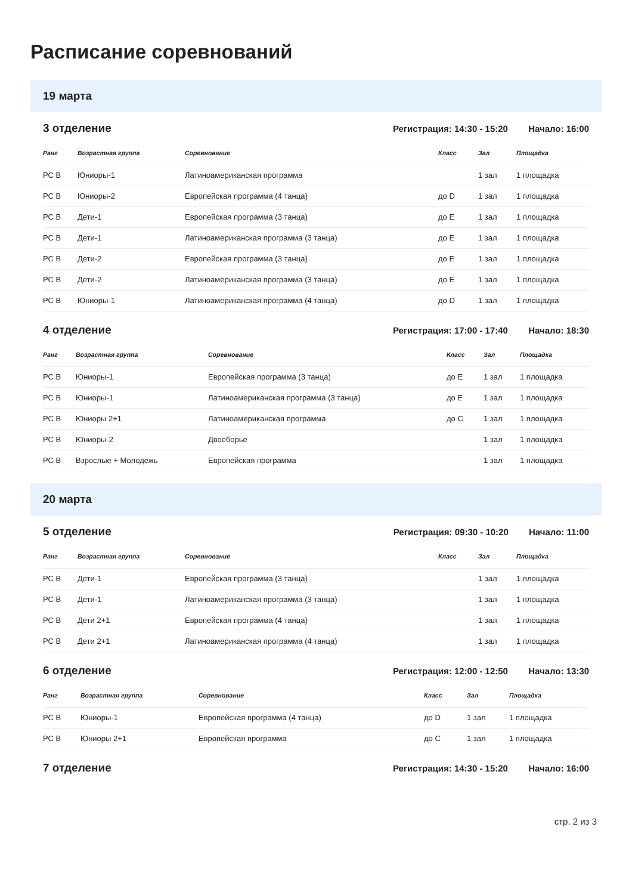Расписание соревнований
19 марта
3 отделение
Регистрация: 14:30 - 15:20 Начало: 16:00
| Ранг | Возрастная группа | Соревнование | Класс | Зал | Площадка |
| --- | --- | --- | --- | --- | --- |
| РС В | Юниоры-1 | Латиноамериканская программа | | 1 зал | 1 площадка |
| РС В | Юниоры-2 | Европейская программа (4 танца) | до D | 1 зал | 1 площадка |
| РС В | Дети-1 | Европейская программа (3 танца) | до E | 1 зал | 1 площадка |
| РС В | Дети-1 | Латиноамериканская программа (3 танца) | до E | 1 зал | 1 площадка |
| РС В | Дети-2 | Европейская программа (3 танца) | до E | 1 зал | 1 площадка |
| РС В | Дети-2 | Латиноамериканская программа (3 танца) | до E | 1 зал | 1 площадка |
| РС В | Юниоры-1 | Латиноамериканская программа (4 танца) | до D | 1 зал | 1 площадка |
4 отделение
Регистрация: 17:00 - 17:40 Начало: 18:30
| Ранг | Возрастная группа | Соревнование | Класс | Зал | Площадка |
| --- | --- | --- | --- | --- | --- |
| РС В | Юниоры-1 | Европейская программа (3 танца) | до E | 1 зал | 1 площадка |
| РС В | Юниоры-1 | Латиноамериканская программа (3 танца) | до E | 1 зал | 1 площадка |
| РС В | Юниоры 2+1 | Латиноамериканская программа | до C | 1 зал | 1 площадка |
| РС В | Юниоры-2 | Двоеборье | | 1 зал | 1 площадка |
| РС В | Взрослые + Молодежь | Европейская программа | | 1 зал | 1 площадка |
20 марта
5 отделение
Регистрация: 09:30 - 10:20 Начало: 11:00
| Ранг | Возрастная группа | Соревнование | Класс | Зал | Площадка |
| --- | --- | --- | --- | --- | --- |
| РС В | Дети-1 | Европейская программа (3 танца) | | 1 зал | 1 площадка |
| РС В | Дети-1 | Латиноамериканская программа (3 танца) | | 1 зал | 1 площадка |
| РС В | Дети 2+1 | Европейская программа (4 танца) | | 1 зал | 1 площадка |
| РС В | Дети 2+1 | Латиноамериканская программа (4 танца) | | 1 зал | 1 площадка |
6 отделение
Регистрация: 12:00 - 12:50 Начало: 13:30
| Ранг | Возрастная группа | Соревнование | Класс | Зал | Площадка |
| --- | --- | --- | --- | --- | --- |
| РС В | Юниоры-1 | Европейская программа (4 танца) | до D | 1 зал | 1 площадка |
| РС В | Юниоры 2+1 | Европейская программа | до C | 1 зал | 1 площадка |
7 отделение
Регистрация: 14:30 - 15:20 Начало: 16:00
стр. 2 из 3